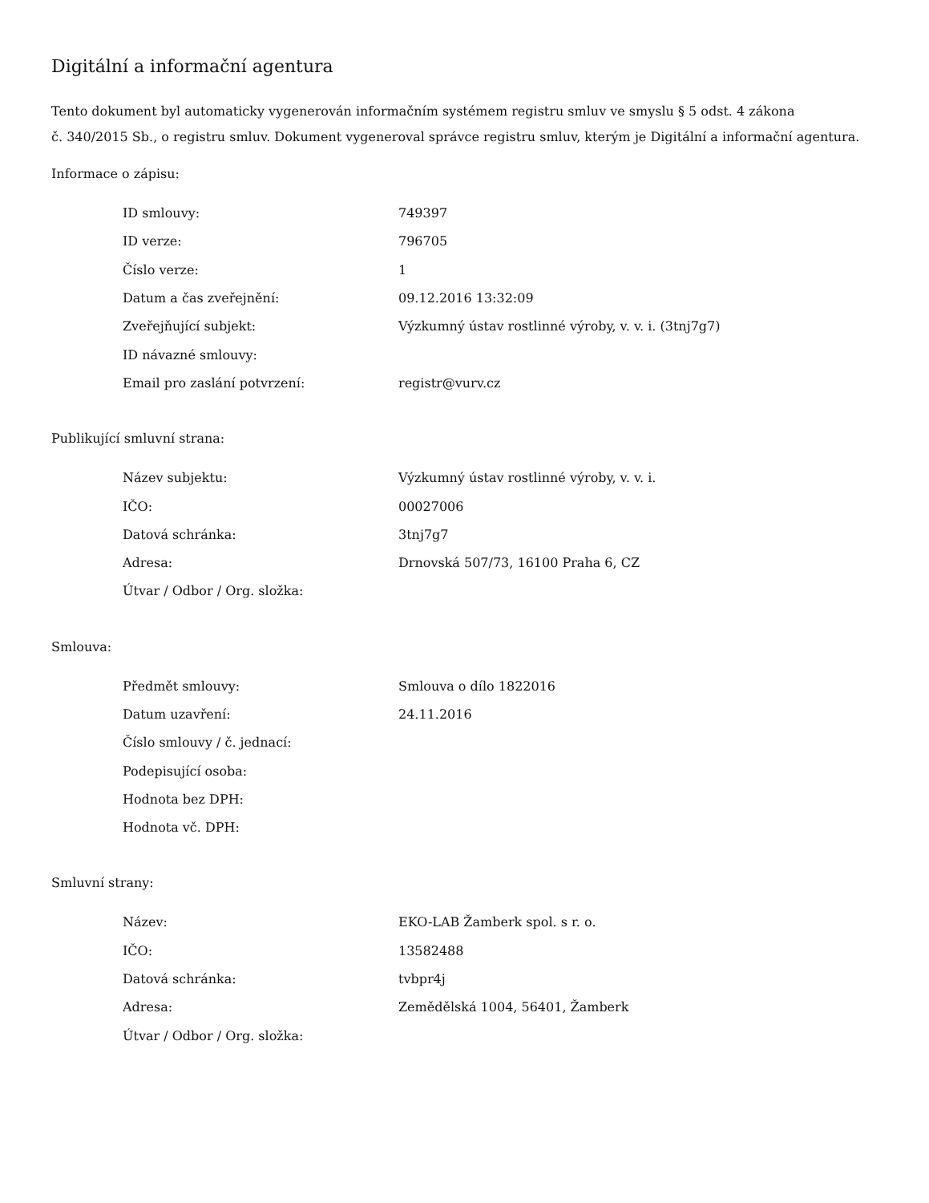Digitální a informační agentura
Tento dokument byl automaticky vygenerován informačním systémem registru smluv ve smyslu § 5 odst. 4 zákona
č. 340/2015 Sb., o registru smluv. Dokument vygeneroval správce registru smluv, kterým je Digitální a informační agentura.
Informace o zápisu:
| ID smlouvy: | 749397 |
| ID verze: | 796705 |
| Číslo verze: | 1 |
| Datum a čas zveřejnění: | 09.12.2016 13:32:09 |
| Zveřejňující subjekt: | Výzkumný ústav rostlinné výroby, v. v. i. (3tnj7g7) |
| ID návazné smlouvy: | |
| Email pro zaslání potvrzení: | registr@vurv.cz |
Publikující smluvní strana:
| Název subjektu: | Výzkumný ústav rostlinné výroby, v. v. i. |
| IČO: | 00027006 |
| Datová schránka: | 3tnj7g7 |
| Adresa: | Drnovská 507/73, 16100 Praha 6, CZ |
| Útvar / Odbor / Org. složka: | |
Smlouva:
| Předmět smlouvy: | Smlouva o dílo 1822016 |
| Datum uzavření: | 24.11.2016 |
| Číslo smlouvy / č. jednací: | |
| Podepisující osoba: | |
| Hodnota bez DPH: | |
| Hodnota vč. DPH: | |
Smluvní strany:
| Název: | EKO-LAB Žamberk spol. s r. o. |
| IČO: | 13582488 |
| Datová schránka: | tvbpr4j |
| Adresa: | Zemědělská 1004, 56401, Žamberk |
| Útvar / Odbor / Org. složka: | |